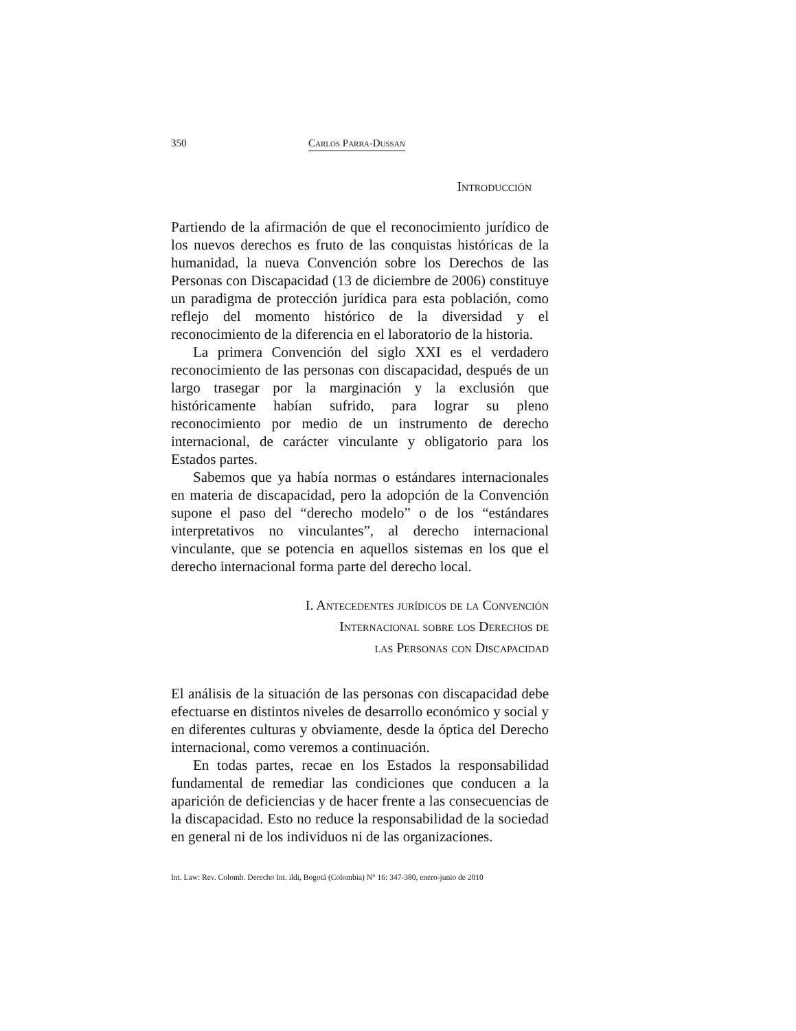350 Carlos Parra-Dussan
Introducción
Partiendo de la afirmación de que el reconocimiento jurídico de los nuevos derechos es fruto de las conquistas históricas de la humanidad, la nueva Convención sobre los Derechos de las Personas con Discapacidad (13 de diciembre de 2006) constituye un paradigma de protección jurídica para esta población, como reflejo del momento histórico de la diversidad y el reconocimiento de la diferencia en el laboratorio de la historia.
La primera Convención del siglo XXI es el verdadero reconocimiento de las personas con discapacidad, después de un largo trasegar por la marginación y la exclusión que históricamente habían sufrido, para lograr su pleno reconocimiento por medio de un instrumento de derecho internacional, de carácter vinculante y obligatorio para los Estados partes.
Sabemos que ya había normas o estándares internacionales en materia de discapacidad, pero la adopción de la Convención supone el paso del “derecho modelo” o de los “estándares interpretativos no vinculantes”, al derecho internacional vinculante, que se potencia en aquellos sistemas en los que el derecho internacional forma parte del derecho local.
I. Antecedentes jurídicos de la Convención
Internacional sobre los Derechos de
las Personas con Discapacidad
El análisis de la situación de las personas con discapacidad debe efectuarse en distintos niveles de desarrollo económico y social y en diferentes culturas y obviamente, desde la óptica del Derecho internacional, como veremos a continuación.
En todas partes, recae en los Estados la responsabilidad fundamental de remediar las condiciones que conducen a la aparición de deficiencias y de hacer frente a las consecuencias de la discapacidad. Esto no reduce la responsabilidad de la sociedad en general ni de los individuos ni de las organizaciones.
Int. Law: Rev. Colomb. Derecho Int. ildi, Bogotá (Colombia) N° 16: 347-380, enero-junio de 2010